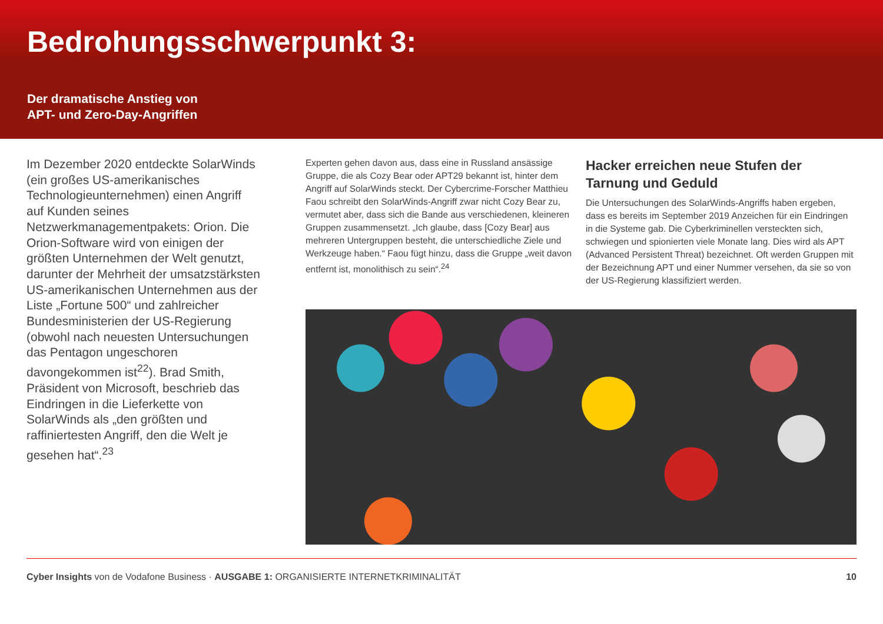Bedrohungsschwerpunkt 3:
Der dramatische Anstieg von
APT- und Zero-Day-Angriffen
Im Dezember 2020 entdeckte SolarWinds (ein großes US-amerikanisches Technologieunternehmen) einen Angriff auf Kunden seines Netzwerkmanagementpakets: Orion. Die Orion-Software wird von einigen der größten Unternehmen der Welt genutzt, darunter der Mehrheit der umsatzstärksten US-amerikanischen Unternehmen aus der Liste „Fortune 500“ und zahlreicher Bundesministerien der US-Regierung (obwohl nach neuesten Untersuchungen das Pentagon ungeschoren davongekommen ist<sup>22</sup>). Brad Smith, Präsident von Microsoft, beschrieb das Eindringen in die Lieferkette von SolarWinds als „den größten und raffiniertesten Angriff, den die Welt je gesehen hat“.<sup>23</sup>
Experten gehen davon aus, dass eine in Russland ansässige Gruppe, die als Cozy Bear oder APT29 bekannt ist, hinter dem Angriff auf SolarWinds steckt. Der Cybercrime-Forscher Matthieu Faou schreibt den SolarWinds-Angriff zwar nicht Cozy Bear zu, vermutet aber, dass sich die Bande aus verschiedenen, kleineren Gruppen zusammensetzt. „Ich glaube, dass [Cozy Bear] aus mehreren Untergruppen besteht, die unterschiedliche Ziele und Werkzeuge haben.“ Faou fügt hinzu, dass die Gruppe „weit davon entfernt ist, monolithisch zu sein“.<sup>24</sup>
Hacker erreichen neue Stufen der Tarnung und Geduld
Die Untersuchungen des SolarWinds-Angriffs haben ergeben, dass es bereits im September 2019 Anzeichen für ein Eindringen in die Systeme gab. Die Cyberkriminellen versteckten sich, schwiegen und spionierten viele Monate lang. Dies wird als APT (Advanced Persistent Threat) bezeichnet. Oft werden Gruppen mit der Bezeichnung APT und einer Nummer versehen, da sie so von der US-Regierung klassifiziert werden.
Cyber Insights von de Vodafone Business · AUSGABE 1: ORGANISIERTE INTERNETKRIMINALITÄT 10